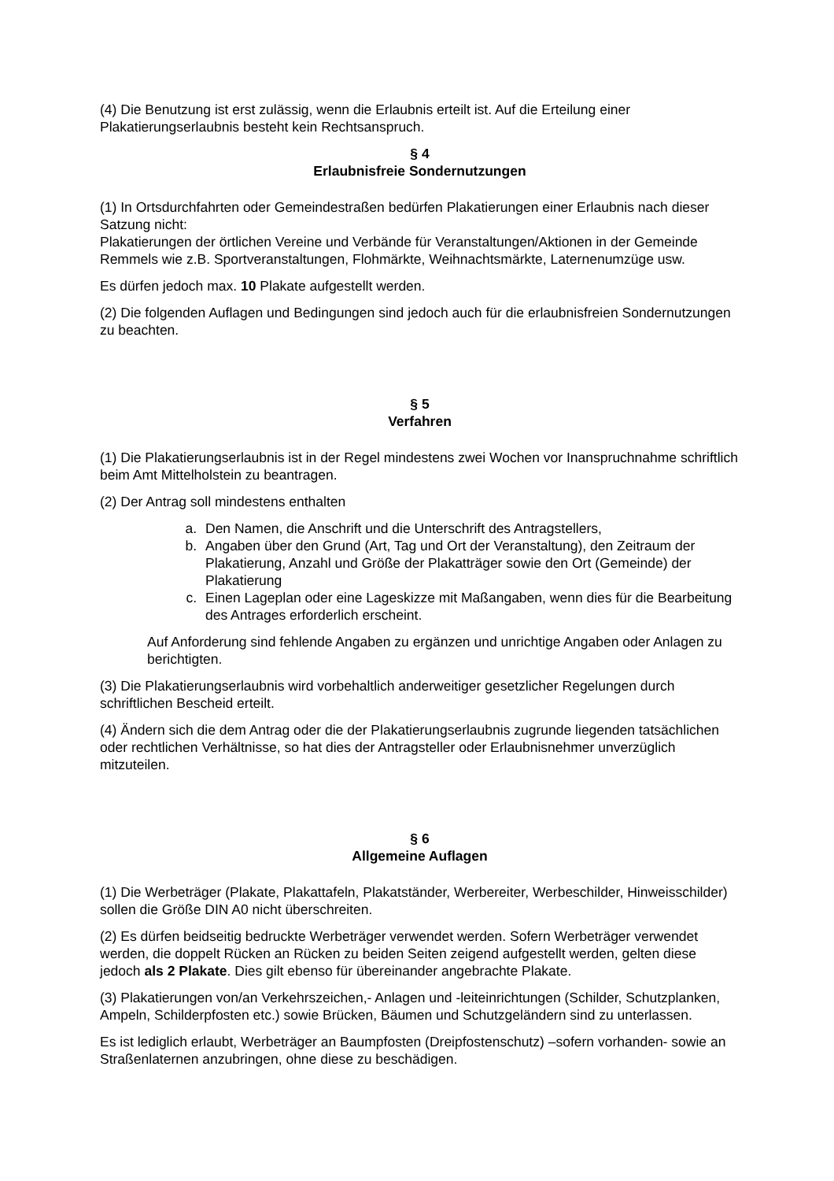(4) Die Benutzung ist erst zulässig, wenn die Erlaubnis erteilt ist. Auf die Erteilung einer Plakatierungserlaubnis besteht kein Rechtsanspruch.
§ 4
Erlaubnisfreie Sondernutzungen
(1) In Ortsdurchfahrten oder Gemeindestraßen bedürfen Plakatierungen einer Erlaubnis nach dieser Satzung nicht:
Plakatierungen der örtlichen Vereine und Verbände für Veranstaltungen/Aktionen in der Gemeinde Remmels wie z.B. Sportveranstaltungen, Flohmärkte, Weihnachtsmärkte, Laternenumzüge usw.
Es dürfen jedoch max. 10 Plakate aufgestellt werden.
(2) Die folgenden Auflagen und Bedingungen sind jedoch auch für die erlaubnisfreien Sondernutzungen zu beachten.
§ 5
Verfahren
(1) Die Plakatierungserlaubnis ist in der Regel mindestens zwei Wochen vor Inanspruchnahme schriftlich beim Amt Mittelholstein zu beantragen.
(2) Der Antrag soll mindestens enthalten
a. Den Namen, die Anschrift und die Unterschrift des Antragstellers,
b. Angaben über den Grund (Art, Tag und Ort der Veranstaltung), den Zeitraum der Plakatierung, Anzahl und Größe der Plakatträger sowie den Ort (Gemeinde) der Plakatierung
c. Einen Lageplan oder eine Lageskizze mit Maßangaben, wenn dies für die Bearbeitung des Antrages erforderlich erscheint.
Auf Anforderung sind fehlende Angaben zu ergänzen und unrichtige Angaben oder Anlagen zu berichtigten.
(3) Die Plakatierungserlaubnis wird vorbehaltlich anderweitiger gesetzlicher Regelungen durch schriftlichen Bescheid erteilt.
(4) Ändern sich die dem Antrag oder die der Plakatierungserlaubnis zugrunde liegenden tatsächlichen oder rechtlichen Verhältnisse, so hat dies der Antragsteller oder Erlaubnisnehmer unverzüglich mitzuteilen.
§ 6
Allgemeine Auflagen
(1) Die Werbeträger (Plakate, Plakattafeln, Plakatständer, Werbereiter, Werbeschilder, Hinweisschilder) sollen die Größe DIN A0 nicht überschreiten.
(2) Es dürfen beidseitig bedruckte Werbeträger verwendet werden. Sofern Werbeträger verwendet werden, die doppelt Rücken an Rücken zu beiden Seiten zeigend aufgestellt werden, gelten diese jedoch als 2 Plakate. Dies gilt ebenso für übereinander angebrachte Plakate.
(3) Plakatierungen von/an Verkehrszeichen,- Anlagen und -leiteinrichtungen (Schilder, Schutzplanken, Ampeln, Schilderpfosten etc.) sowie Brücken, Bäumen und Schutzgeländern sind zu unterlassen.
Es ist lediglich erlaubt, Werbeträger an Baumpfosten (Dreipfostenschutz) –sofern vorhanden- sowie an Straßenlaternen anzubringen, ohne diese zu beschädigen.